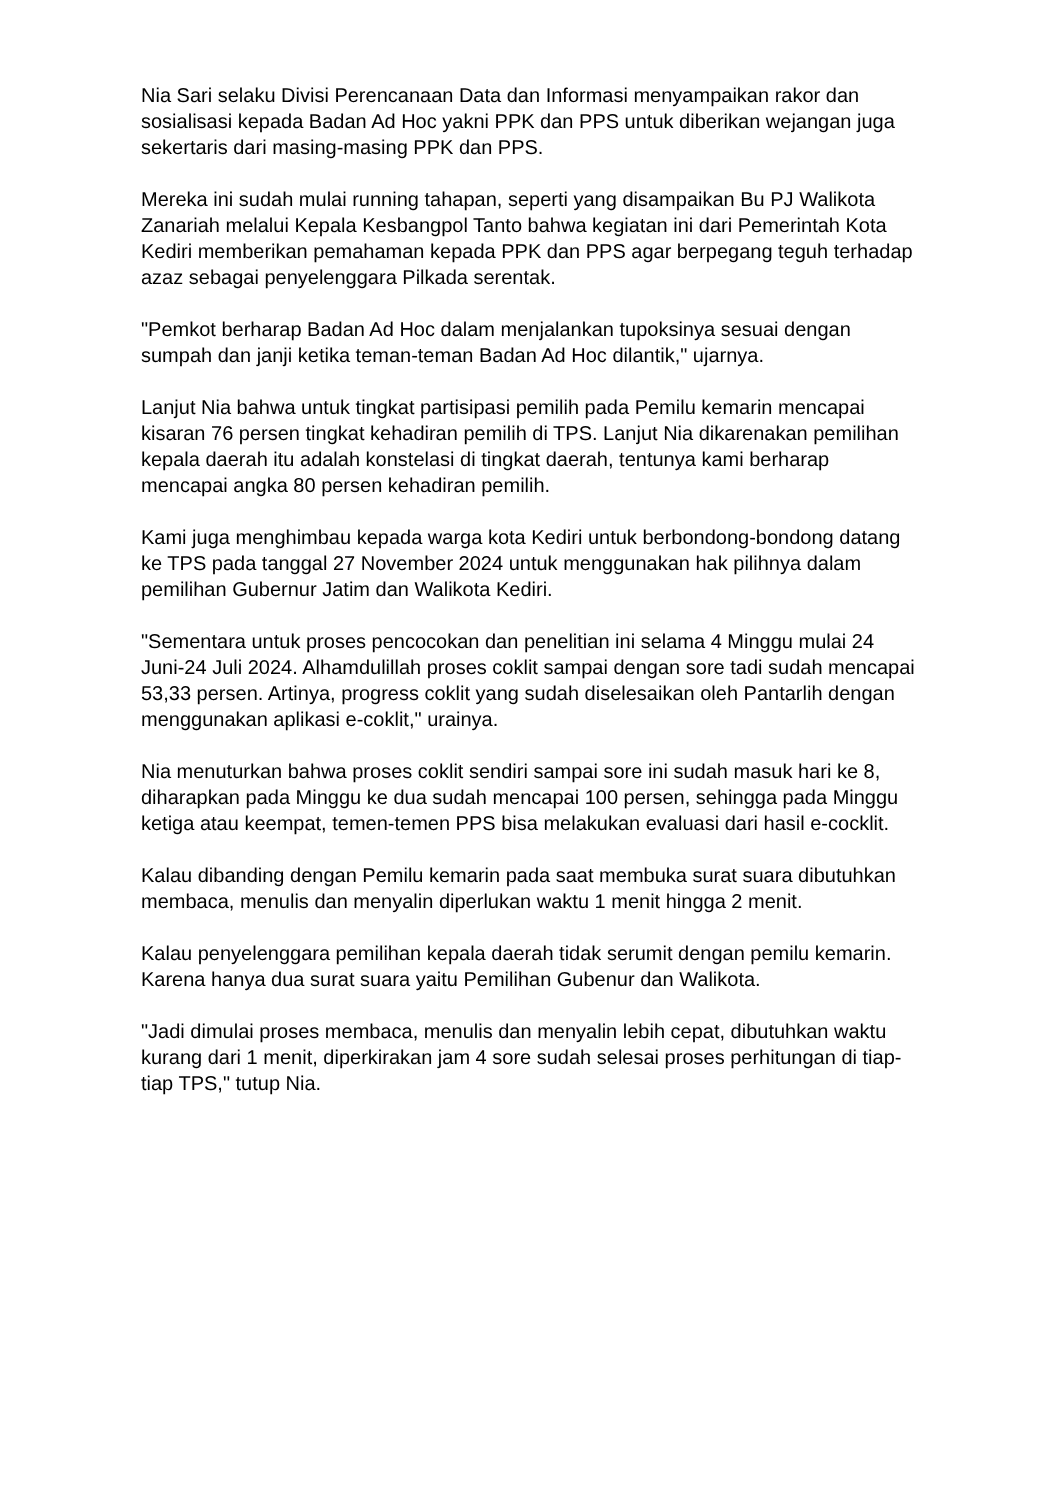Nia Sari selaku Divisi Perencanaan Data dan Informasi menyampaikan rakor dan sosialisasi kepada Badan Ad Hoc yakni PPK dan PPS untuk diberikan wejangan juga sekertaris dari masing-masing PPK dan PPS.
Mereka ini sudah mulai running tahapan, seperti yang disampaikan Bu PJ Walikota Zanariah melalui Kepala Kesbangpol Tanto bahwa kegiatan ini dari Pemerintah Kota Kediri memberikan pemahaman kepada PPK dan PPS agar berpegang teguh terhadap azaz sebagai penyelenggara Pilkada serentak.
"Pemkot berharap Badan Ad Hoc dalam menjalankan tupoksinya sesuai dengan sumpah dan janji ketika teman-teman Badan Ad Hoc dilantik," ujarnya.
Lanjut Nia bahwa untuk tingkat partisipasi pemilih pada Pemilu kemarin mencapai kisaran 76 persen tingkat kehadiran pemilih di TPS. Lanjut Nia dikarenakan pemilihan kepala daerah itu adalah konstelasi di tingkat daerah, tentunya kami berharap mencapai angka 80 persen kehadiran pemilih.
Kami juga menghimbau kepada warga kota Kediri untuk berbondong-bondong datang ke TPS pada tanggal 27 November 2024 untuk menggunakan hak pilihnya dalam pemilihan Gubernur Jatim dan Walikota Kediri.
"Sementara untuk proses pencocokan dan penelitian ini selama 4 Minggu mulai 24 Juni-24 Juli 2024. Alhamdulillah proses coklit sampai dengan sore tadi sudah mencapai 53,33 persen. Artinya, progress coklit yang sudah diselesaikan oleh Pantarlih dengan menggunakan aplikasi e-coklit," urainya.
Nia menuturkan bahwa proses coklit sendiri sampai sore ini sudah masuk hari ke 8, diharapkan pada Minggu ke dua sudah mencapai 100 persen, sehingga pada Minggu ketiga atau keempat, temen-temen PPS bisa melakukan evaluasi dari hasil e-cocklit.
Kalau dibanding dengan Pemilu kemarin pada saat membuka surat suara dibutuhkan membaca, menulis dan menyalin diperlukan waktu 1 menit hingga 2 menit.
Kalau penyelenggara pemilihan kepala daerah tidak serumit dengan pemilu kemarin. Karena hanya dua surat suara yaitu Pemilihan Gubenur dan Walikota.
"Jadi dimulai proses membaca, menulis dan menyalin lebih cepat, dibutuhkan waktu kurang dari 1 menit, diperkirakan jam 4 sore sudah selesai proses perhitungan di tiap-tiap TPS," tutup Nia.